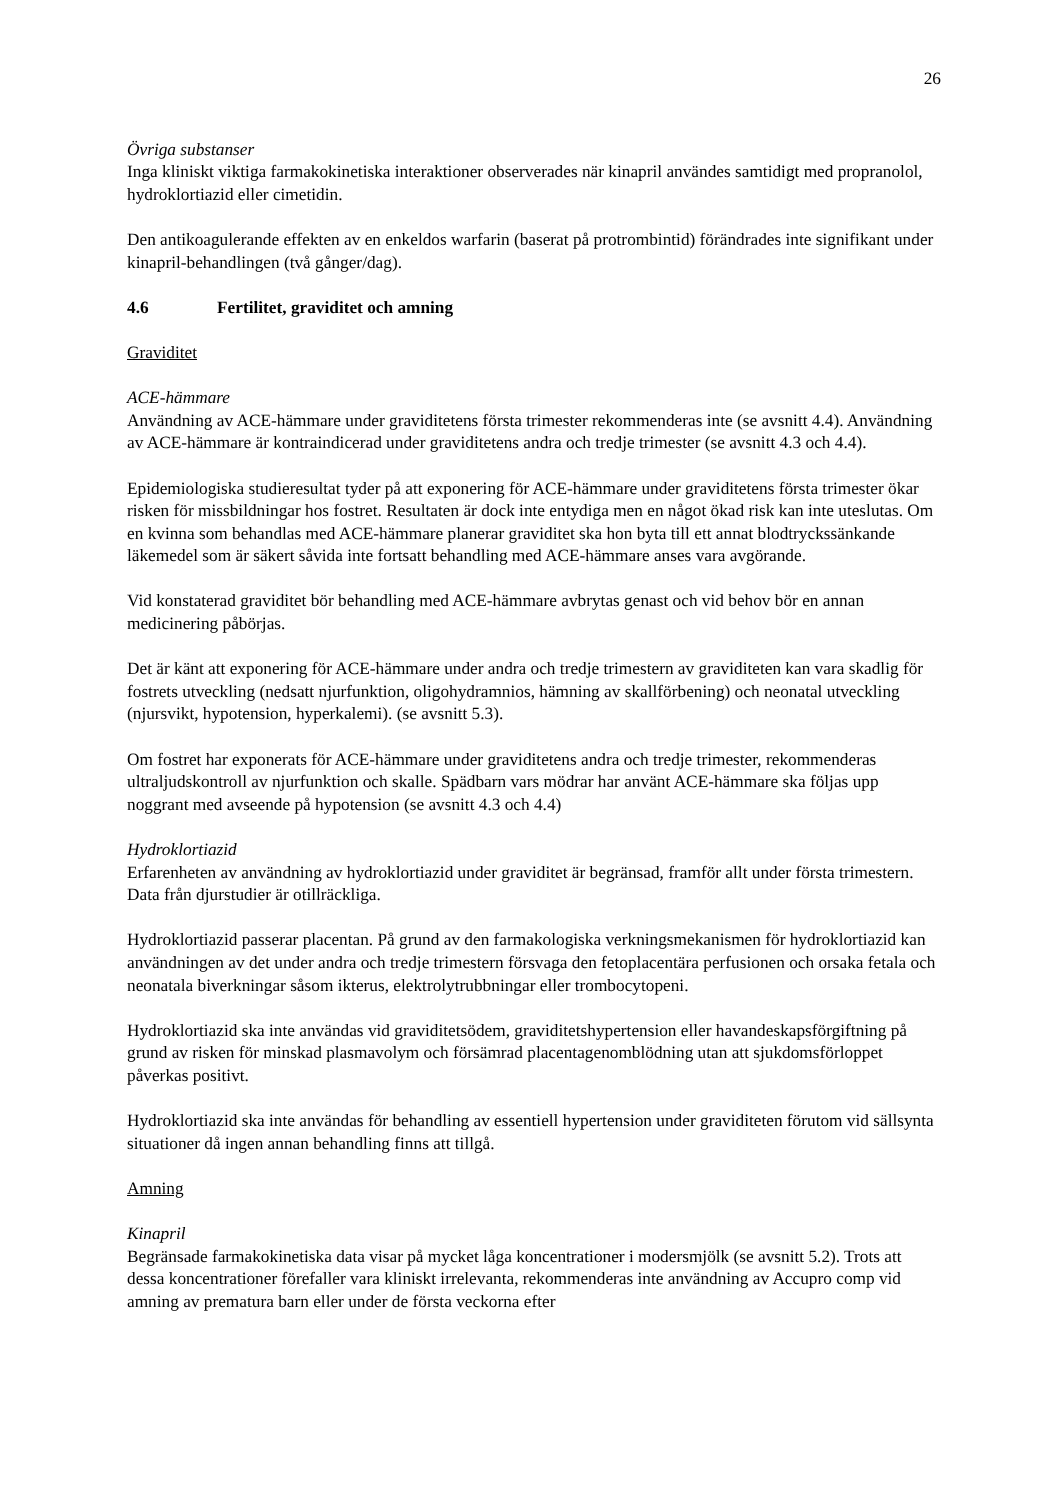26
Övriga substanser
Inga kliniskt viktiga farmakokinetiska interaktioner observerades när kinapril användes samtidigt med propranolol, hydroklortiazid eller cimetidin.
Den antikoagulerande effekten av en enkeldos warfarin (baserat på protrombintid) förändrades inte signifikant under kinapril-behandlingen (två gånger/dag).
4.6 Fertilitet, graviditet och amning
Graviditet
ACE-hämmare
Användning av ACE-hämmare under graviditetens första trimester rekommenderas inte (se avsnitt 4.4). Användning av ACE-hämmare är kontraindicerad under graviditetens andra och tredje trimester (se avsnitt 4.3 och 4.4).
Epidemiologiska studieresultat tyder på att exponering för ACE-hämmare under graviditetens första trimester ökar risken för missbildningar hos fostret. Resultaten är dock inte entydiga men en något ökad risk kan inte uteslutas. Om en kvinna som behandlas med ACE-hämmare planerar graviditet ska hon byta till ett annat blodtryckssänkande läkemedel som är säkert såvida inte fortsatt behandling med ACE-hämmare anses vara avgörande.
Vid konstaterad graviditet bör behandling med ACE-hämmare avbrytas genast och vid behov bör en annan medicinering påbörjas.
Det är känt att exponering för ACE-hämmare under andra och tredje trimestern av graviditeten kan vara skadlig för fostrets utveckling (nedsatt njurfunktion, oligohydramnios, hämning av skallförbening) och neonatal utveckling (njursvikt, hypotension, hyperkalemi). (se avsnitt 5.3).
Om fostret har exponerats för ACE-hämmare under graviditetens andra och tredje trimester, rekommenderas ultraljudskontroll av njurfunktion och skalle. Spädbarn vars mödrar har använt ACE-hämmare ska följas upp noggrant med avseende på hypotension (se avsnitt 4.3 och 4.4)
Hydroklortiazid
Erfarenheten av användning av hydroklortiazid under graviditet är begränsad, framför allt under första trimestern. Data från djurstudier är otillräckliga.
Hydroklortiazid passerar placentan. På grund av den farmakologiska verkningsmekanismen för hydroklortiazid kan användningen av det under andra och tredje trimestern försvaga den fetoplacentära perfusionen och orsaka fetala och neonatala biverkningar såsom ikterus, elektrolytrubbningar eller trombocytopeni.
Hydroklortiazid ska inte användas vid graviditetsödem, graviditetshypertension eller havandeskapsförgiftning på grund av risken för minskad plasmavolym och försämrad placentagenomblödning utan att sjukdomsförloppet påverkas positivt.
Hydroklortiazid ska inte användas för behandling av essentiell hypertension under graviditeten förutom vid sällsynta situationer då ingen annan behandling finns att tillgå.
Amning
Kinapril
Begränsade farmakokinetiska data visar på mycket låga koncentrationer i modersmjölk (se avsnitt 5.2). Trots att dessa koncentrationer förefaller vara kliniskt irrelevanta, rekommenderas inte användning av Accupro comp vid amning av prematura barn eller under de första veckorna efter